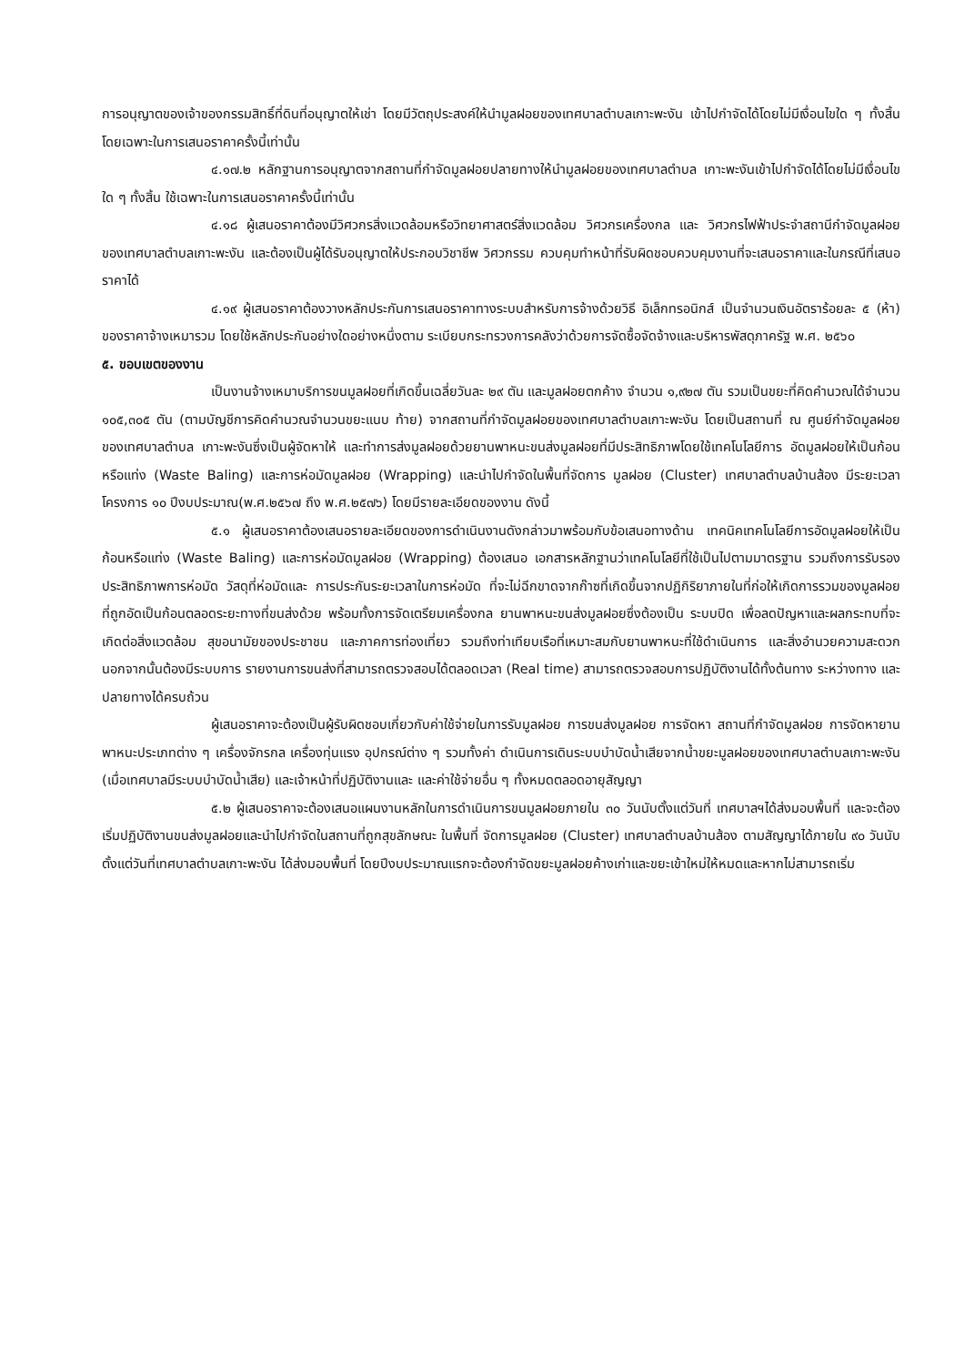การอนุญาตของเจ้าของกรรมสิทธิ์ที่ดินที่อนุญาตให้เช่า โดยมีวัตถุประสงค์ให้นำมูลฝอยของเทศบาลตำบลเกาะพะงัน เข้าไปกำจัดได้โดยไม่มีเงื่อนไขใด ๆ ทั้งสิ้น โดยเฉพาะในการเสนอราคาครั้งนี้เท่านั้น
๔.๑๗.๒ หลักฐานการอนุญาตจากสถานที่กำจัดมูลฝอยปลายทางให้นำมูลฝอยของเทศบาลตำบล เกาะพะงันเข้าไปกำจัดได้โดยไม่มีเงื่อนไขใด ๆ ทั้งสิ้น ใช้เฉพาะในการเสนอราคาครั้งนี้เท่านั้น
๔.๑๘ ผู้เสนอราคาต้องมีวิศวกรสิ่งแวดล้อมหรือวิทยาศาสตร์สิ่งแวดล้อม วิศวกรเครื่องกล และ วิศวกรไฟฟ้าประจำสถานีกำจัดมูลฝอยของเทศบาลตำบลเกาะพะงัน และต้องเป็นผู้ได้รับอนุญาตให้ประกอบวิชาชีพ วิศวกรรม ควบคุมทำหน้าที่รับผิดชอบควบคุมงานที่จะเสนอราคาและในกรณีที่เสนอราคาได้
๔.๑๙ ผู้เสนอราคาต้องวางหลักประกันการเสนอราคาทางระบบสำหรับการจ้างด้วยวิธี อิเล็กทรอนิกส์ เป็นจำนวนเงินอัตราร้อยละ ๕ (ห้า) ของราคาจ้างเหมารวม โดยใช้หลักประกันอย่างใดอย่างหนึ่งตาม ระเบียบกระทรวงการคลังว่าด้วยการจัดซื้อจัดจ้างและบริหารพัสดุภาครัฐ พ.ศ. ๒๕๖๐
๕. ขอบเขตของงาน
เป็นงานจ้างเหมาบริการขนมูลฝอยที่เกิดขึ้นเฉลี่ยวันละ ๒๙ ตัน และมูลฝอยตกค้าง จำนวน ๑,๙๒๗ ตัน รวมเป็นขยะที่คิดคำนวณได้จำนวน ๑๐๕,๓๐๕ ตัน (ตามบัญชีการคิดคำนวณจำนวนขยะแนบ ท้าย) จากสถานที่กำจัดมูลฝอยของเทศบาลตำบลเกาะพะงัน โดยเป็นสถานที่ ณ ศูนย์กำจัดมูลฝอยของเทศบาลตำบล เกาะพะงันซึ่งเป็นผู้จัดหาให้ และทำการส่งมูลฝอยด้วยยานพาหนะขนส่งมูลฝอยที่มีประสิทธิภาพโดยใช้เทคโนโลยีการ อัดมูลฝอยให้เป็นก้อนหรือแท่ง (Waste Baling) และการห่อมัดมูลฝอย (Wrapping) และนำไปกำจัดในพื้นที่จัดการ มูลฝอย (Cluster) เทศบาลตำบลบ้านส้อง มีระยะเวลาโครงการ ๑๐ ปีงบประมาณ(พ.ศ.๒๕๖๗ ถึง พ.ศ.๒๕๗๖) โดยมีรายละเอียดของงาน ดังนี้
๕.๑ ผู้เสนอราคาต้องเสนอรายละเอียดของการดำเนินงานดังกล่าวมาพร้อมกับข้อเสนอทางด้าน เทคนิคเทคโนโลยีการอัดมูลฝอยให้เป็นก้อนหรือแท่ง (Waste Baling) และการห่อมัดมูลฝอย (Wrapping) ต้องเสนอ เอกสารหลักฐานว่าเทคโนโลยีที่ใช้เป็นไปตามมาตรฐาน รวมถึงการรับรองประสิทธิภาพการห่อมัด วัสดุที่ห่อมัดและ การประกันระยะเวลาในการห่อมัด ที่จะไม่ฉีกขาดจากก๊าซที่เกิดขึ้นจากปฏิกิริยาภายในที่ก่อให้เกิดการรวมของมูลฝอย ที่ถูกอัดเป็นก้อนตลอดระยะทางที่ขนส่งด้วย พร้อมทั้งการจัดเตรียมเครื่องกล ยานพาหนะขนส่งมูลฝอยซึ่งต้องเป็น ระบบปิด เพื่อลดปัญหาและผลกระทบที่จะเกิดต่อสิ่งแวดล้อม สุขอนามัยของประชาชน และภาคการท่องเที่ยว รวมถึงท่าเทียบเรือที่เหมาะสมกับยานพาหนะที่ใช้ดำเนินการ และสิ่งอำนวยความสะดวก นอกจากนั้นต้องมีระบบการ รายงานการขนส่งที่สามารถตรวจสอบได้ตลอดเวลา (Real time) สามารถตรวจสอบการปฏิบัติงานได้ทั้งต้นทาง ระหว่างทาง และปลายทางได้ครบถ้วน
ผู้เสนอราคาจะต้องเป็นผู้รับผิดชอบเกี่ยวกับค่าใช้จ่ายในการรับมูลฝอย การขนส่งมูลฝอย การจัดหา สถานที่กำจัดมูลฝอย การจัดหายานพาหนะประเภทต่าง ๆ เครื่องจักรกล เครื่องทุ่นแรง อุปกรณ์ต่าง ๆ รวมทั้งค่า ดำเนินการเดินระบบบำบัดน้ำเสียจากน้ำขยะมูลฝอยของเทศบาลตำบลเกาะพะงัน (เมื่อเทศบาลมีระบบบำบัดน้ำเสีย) และเจ้าหน้าที่ปฏิบัติงานและ และค่าใช้จ่ายอื่น ๆ ทั้งหมดตลอดอายุสัญญา
๕.๒ ผู้เสนอราคาจะต้องเสนอแผนงานหลักในการดำเนินการขนมูลฝอยภายใน ๓๐ วันนับตั้งแต่วันที่ เทศบาลฯได้ส่งมอบพื้นที่ และจะต้องเริ่มปฏิบัติงานขนส่งมูลฝอยและนำไปกำจัดในสถานที่ถูกสุขลักษณะ ในพื้นที่ จัดการมูลฝอย (Cluster) เทศบาลตำบลบ้านส้อง ตามสัญญาได้ภายใน ๙๐ วันนับตั้งแต่วันที่เทศบาลตำบลเกาะพะงัน ได้ส่งมอบพื้นที่ โดยปีงบประมาณแรกจะต้องกำจัดขยะมูลฝอยค้างเก่าและขยะเข้าใหม่ให้หมดและหากไม่สามารถเริ่ม